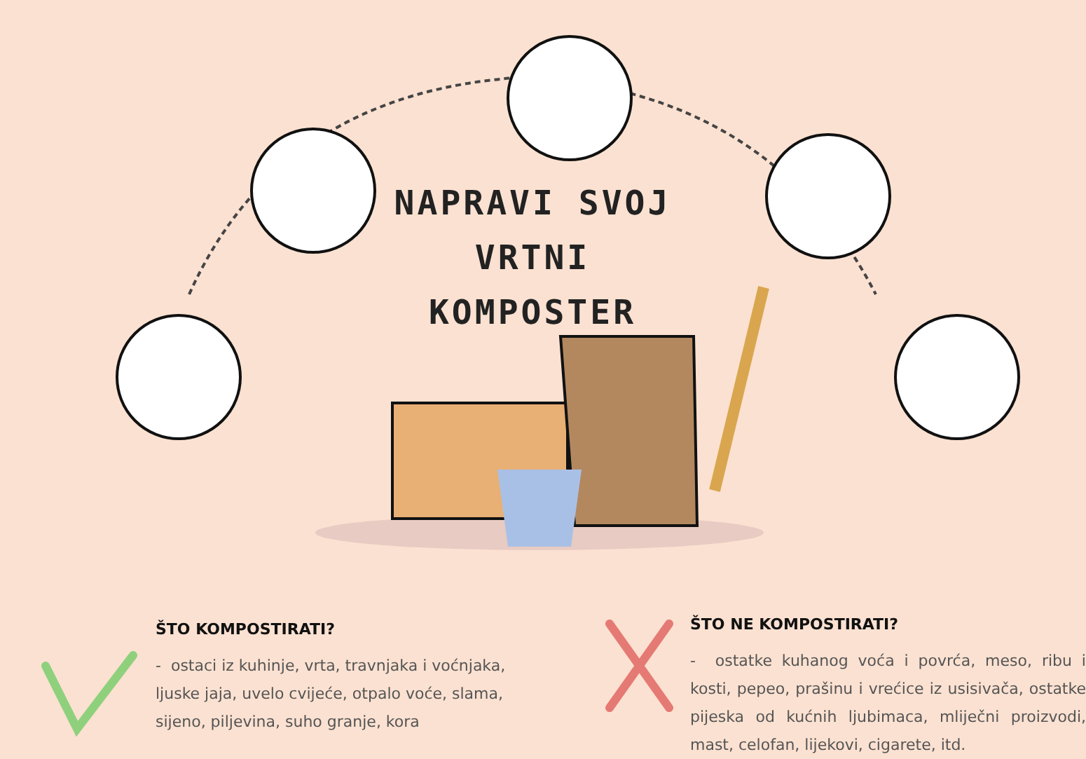NAPRAVI SVOJ VRTNI KOMPOSTER
ŠTO KOMPOSTIRATI?
- ostaci iz kuhinje, vrta, travnjaka i voćnjaka, ljuske jaja, uvelo cvijeće, otpalo voće, slama, sijeno, piljevina, suho granje, kora
ŠTO NE KOMPOSTIRATI?
- ostatke kuhanog voća i povrća, meso, ribu i kosti, pepeo, prašinu i vrećice iz usisivača, ostatke pijeska od kućnih ljubimaca, mliječni proizvodi, mast, celofan, lijekovi, cigarete, itd.